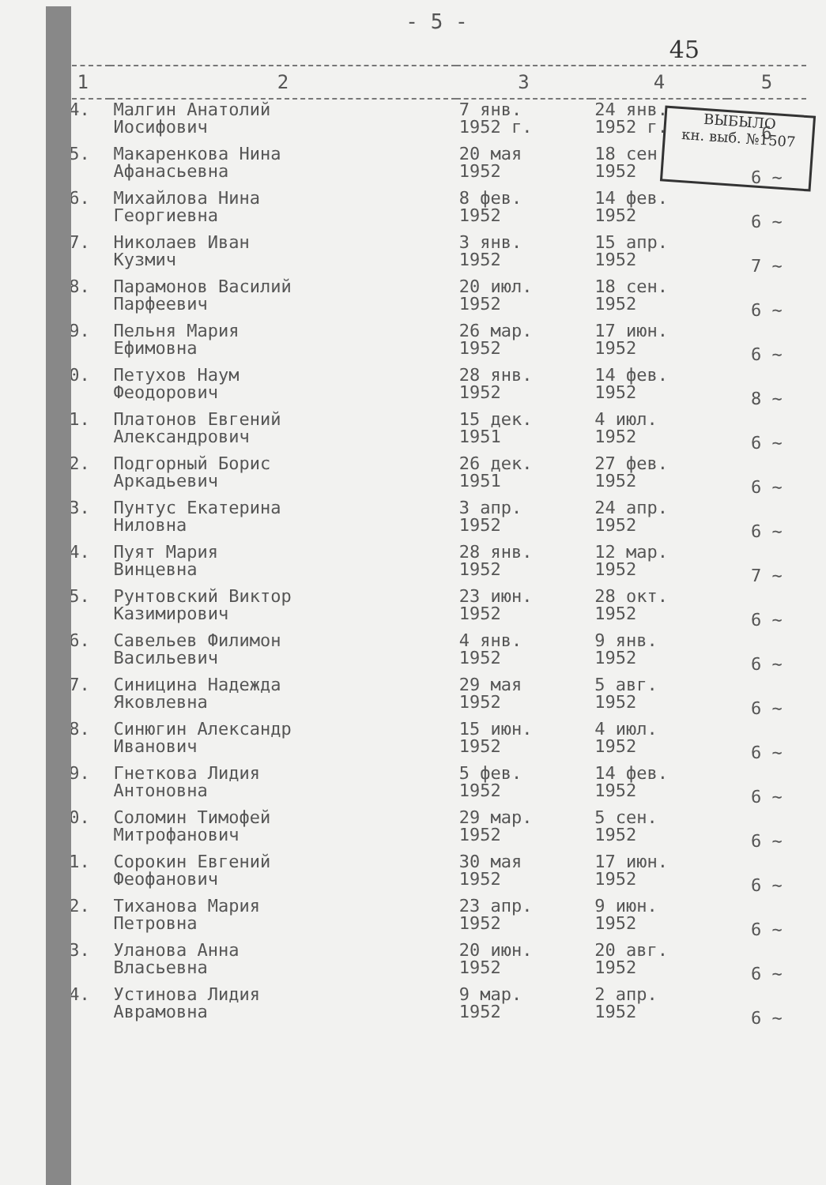- 5 -
45
ВЫБЫЛО
кн. выб. №1507
| 1 | 2 | 3 | 4 | 5 |
| --- | --- | --- | --- | --- |
| 74. | Малгин Анатолий Иосифович | 7 янв. 1952 г. | 24 янв. 1952 г. | 6 |
| 75. | Макаренкова Нина Афанасьевна | 20 мая 1952 | 18 сен. 1952 | 6 ~ |
| 76. | Михайлова Нина Георгиевна | 8 фев. 1952 | 14 фев. 1952 | 6 ~ |
| 77. | Николаев Иван Кузмич | 3 янв. 1952 | 15 апр. 1952 | 7 ~ |
| 78. | Парамонов Василий Парфеевич | 20 июл. 1952 | 18 сен. 1952 | 6 ~ |
| 79. | Пельня Мария Ефимовна | 26 мар. 1952 | 17 июн. 1952 | 6 ~ |
| 80. | Петухов Наум Феодорович | 28 янв. 1952 | 14 фев. 1952 | 8 ~ |
| 81. | Платонов Евгений Александрович | 15 дек. 1951 | 4 июл. 1952 | 6 ~ |
| 82. | Подгорный Борис Аркадьевич | 26 дек. 1951 | 27 фев. 1952 | 6 ~ |
| 83. | Пунтус Екатерина Ниловна | 3 апр. 1952 | 24 апр. 1952 | 6 ~ |
| 84. | Пуят Мария Винцевна | 28 янв. 1952 | 12 мар. 1952 | 7 ~ |
| 85. | Рунтовский Виктор Казимирович | 23 июн. 1952 | 28 окт. 1952 | 6 ~ |
| 86. | Савельев Филимон Васильевич | 4 янв. 1952 | 9 янв. 1952 | 6 ~ |
| 87. | Синицина Надежда Яковлевна | 29 мая 1952 | 5 авг. 1952 | 6 ~ |
| 88. | Синюгин Александр Иванович | 15 июн. 1952 | 4 июл. 1952 | 6 ~ |
| 89. | Гнеткова Лидия Антоновна | 5 фев. 1952 | 14 фев. 1952 | 6 ~ |
| 90. | Соломин Тимофей Митрофанович | 29 мар. 1952 | 5 сен. 1952 | 6 ~ |
| 91. | Сорокин Евгений Феофанович | 30 мая 1952 | 17 июн. 1952 | 6 ~ |
| 92. | Тиханова Мария Петровна | 23 апр. 1952 | 9 июн. 1952 | 6 ~ |
| 93. | Уланова Анна Власьевна | 20 июн. 1952 | 20 авг. 1952 | 6 ~ |
| 94. | Устинова Лидия Аврамовна | 9 мар. 1952 | 2 апр. 1952 | 6 ~ |